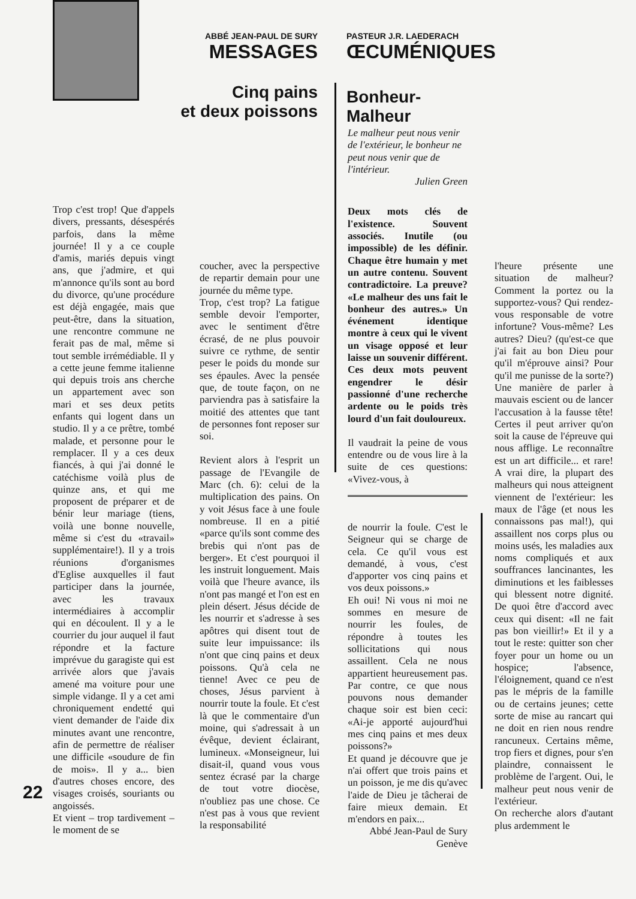ABBÉ JEAN-PAUL DE SURY
MESSAGES
PASTEUR J.R. LAEDERACH
ŒCUMÉNIQUES
Cinq pains
et deux poissons
Bonheur-Malheur
Trop c'est trop! Que d'appels divers, pressants, désespérés parfois, dans la même journée! Il y a ce couple d'amis, mariés depuis vingt ans, que j'admire, et qui m'annonce qu'ils sont au bord du divorce, qu'une procédure est déjà engagée, mais que peut-être, dans la situation, une rencontre commune ne ferait pas de mal, même si tout semble irrémédiable. Il y a cette jeune femme italienne qui depuis trois ans cherche un appartement avec son mari et ses deux petits enfants qui logent dans un studio. Il y a ce prêtre, tombé malade, et personne pour le remplacer. Il y a ces deux fiancés, à qui j'ai donné le catéchisme voilà plus de quinze ans, et qui me proposent de préparer et de bénir leur mariage (tiens, voilà une bonne nouvelle, même si c'est du «travail» supplémentaire!). Il y a trois réunions d'organismes d'Eglise auxquelles il faut participer dans la journée, avec les travaux intermédiaires à accomplir qui en découlent. Il y a le courrier du jour auquel il faut répondre et la facture imprévue du garagiste qui est arrivée alors que j'avais amené ma voiture pour une simple vidange. Il y a cet ami chroniquement endetté qui vient demander de l'aide dix minutes avant une rencontre, afin de permettre de réaliser une difficile «soudure de fin de mois». Il y a... bien d'autres choses encore, des visages croisés, souriants ou angoissés.
Et vient – trop tardivement – le moment de se
coucher, avec la perspective de repartir demain pour une journée du même type.
Trop, c'est trop? La fatigue semble devoir l'emporter, avec le sentiment d'être écrasé, de ne plus pouvoir suivre ce rythme, de sentir peser le poids du monde sur ses épaules. Avec la pensée que, de toute façon, on ne parviendra pas à satisfaire la moitié des attentes que tant de personnes font reposer sur soi.
Revient alors à l'esprit un passage de l'Evangile de Marc (ch. 6): celui de la multiplication des pains. On y voit Jésus face à une foule nombreuse. Il en a pitié «parce qu'ils sont comme des brebis qui n'ont pas de berger». Et c'est pourquoi il les instruit longuement. Mais voilà que l'heure avance, ils n'ont pas mangé et l'on est en plein désert. Jésus décide de les nourrir et s'adresse à ses apôtres qui disent tout de suite leur impuissance: ils n'ont que cinq pains et deux poissons. Qu'à cela ne tienne! Avec ce peu de choses, Jésus parvient à nourrir toute la foule. Et c'est là que le commentaire d'un moine, qui s'adressait à un évêque, devient éclairant, lumineux. «Monseigneur, lui disait-il, quand vous vous sentez écrasé par la charge de tout votre diocèse, n'oubliez pas une chose. Ce n'est pas à vous que revient la responsabilité
Le malheur peut nous venir de l'extérieur, le bonheur ne peut nous venir que de l'intérieur.
Julien Green
Deux mots clés de l'existence. Souvent associés. Inutile (ou impossible) de les définir. Chaque être humain y met un autre contenu. Souvent contradictoire. La preuve? «Le malheur des uns fait le bonheur des autres.» Un événement identique montre à ceux qui le vivent un visage opposé et leur laisse un souvenir différent. Ces deux mots peuvent engendrer le désir passionné d'une recherche ardente ou le poids très lourd d'un fait douloureux.
Il vaudrait la peine de vous entendre ou de vous lire à la suite de ces questions: «Vivez-vous, à
de nourrir la foule. C'est le Seigneur qui se charge de cela. Ce qu'il vous est demandé, à vous, c'est d'apporter vos cinq pains et vos deux poissons.»
Eh oui! Ni vous ni moi ne sommes en mesure de nourrir les foules, de répondre à toutes les sollicitations qui nous assaillent. Cela ne nous appartient heureusement pas. Par contre, ce que nous pouvons nous demander chaque soir est bien ceci: «Ai-je apporté aujourd'hui mes cinq pains et mes deux poissons?»
Et quand je découvre que je n'ai offert que trois pains et un poisson, je me dis qu'avec l'aide de Dieu je tâcherai de faire mieux demain. Et m'endors en paix...
Abbé Jean-Paul de Sury
Genève
l'heure présente une situation de malheur? Comment la portez ou la supportez-vous? Qui rendez-vous responsable de votre infortune? Vous-même? Les autres? Dieu? (qu'est-ce que j'ai fait au bon Dieu pour qu'il m'éprouve ainsi? Pour qu'il me punisse de la sorte?) Une manière de parler à mauvais escient ou de lancer l'accusation à la fausse tête! Certes il peut arriver qu'on soit la cause de l'épreuve qui nous afflige. Le reconnaître est un art difficile... et rare! A vrai dire, la plupart des malheurs qui nous atteignent viennent de l'extérieur: les maux de l'âge (et nous les connaissons pas mal!), qui assaillent nos corps plus ou moins usés, les maladies aux noms compliqués et aux souffrances lancinantes, les diminutions et les faiblesses qui blessent notre dignité. De quoi être d'accord avec ceux qui disent: «Il ne fait pas bon vieillir!» Et il y a tout le reste: quitter son cher foyer pour un home ou un hospice; l'absence, l'éloignement, quand ce n'est pas le mépris de la famille ou de certains jeunes; cette sorte de mise au rancart qui ne doit en rien nous rendre rancuneux. Certains même, trop fiers et dignes, pour s'en plaindre, connaissent le problème de l'argent. Oui, le malheur peut nous venir de l'extérieur.
On recherche alors d'autant plus ardemment le
22